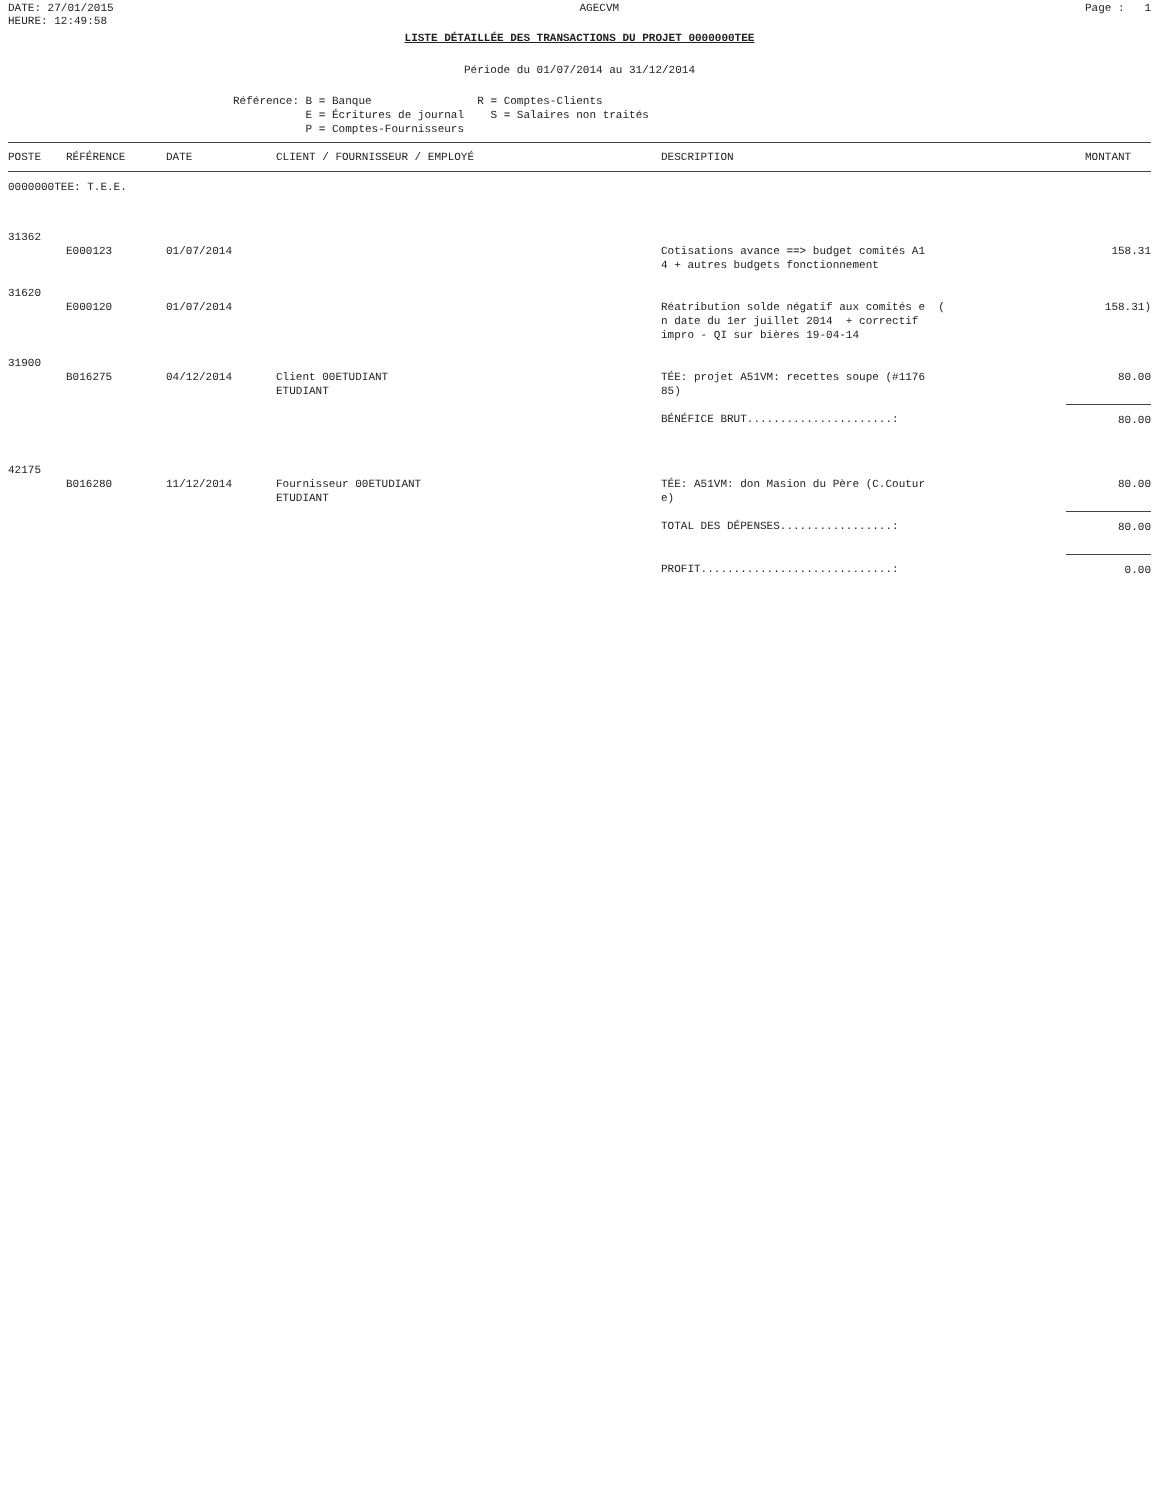DATE: 27/01/2015
HEURE: 12:49:58
AGECVM Page : 1
LISTE DÉTAILLÉE DES TRANSACTIONS DU PROJET 0000000TEE
Période du 01/07/2014 au 31/12/2014
Référence: B = Banque R = Comptes-Clients E = Écritures de journal S = Salaires non traités P = Comptes-Fournisseurs
| POSTE | RÉFÉRENCE | DATE | CLIENT / FOURNISSEUR / EMPLOYÉ | DESCRIPTION | MONTANT |
| --- | --- | --- | --- | --- | --- |
| 0000000TEE: T.E.E. | | | | | |
| 31362 | | | | | |
| | E000123 | 01/07/2014 | | Cotisations avance ==> budget comités A1 4 + autres budgets fonctionnement | 158.31 |
| 31620 | | | | | |
| | E000120 | 01/07/2014 | | Réatribution solde négatif aux comités e ( n date du 1er juillet 2014 + correctif impro - QI sur bières 19-04-14 | 158.31) |
| 31900 | | | | | |
| | B016275 | 04/12/2014 | Client 00ETUDIANT ETUDIANT | TÉE: projet A51VM: recettes soupe (#1176 85) | 80.00 |
| | | | | BÉNÉFICE BRUT......................: | 80.00 |
| 42175 | | | | | |
| | B016280 | 11/12/2014 | Fournisseur 00ETUDIANT ETUDIANT | TÉE: A51VM: don Masion du Père (C.Coutur e) | 80.00 |
| | | | | TOTAL DES DÉPENSES.................: | 80.00 |
| | | | | PROFIT.............................: | 0.00 |